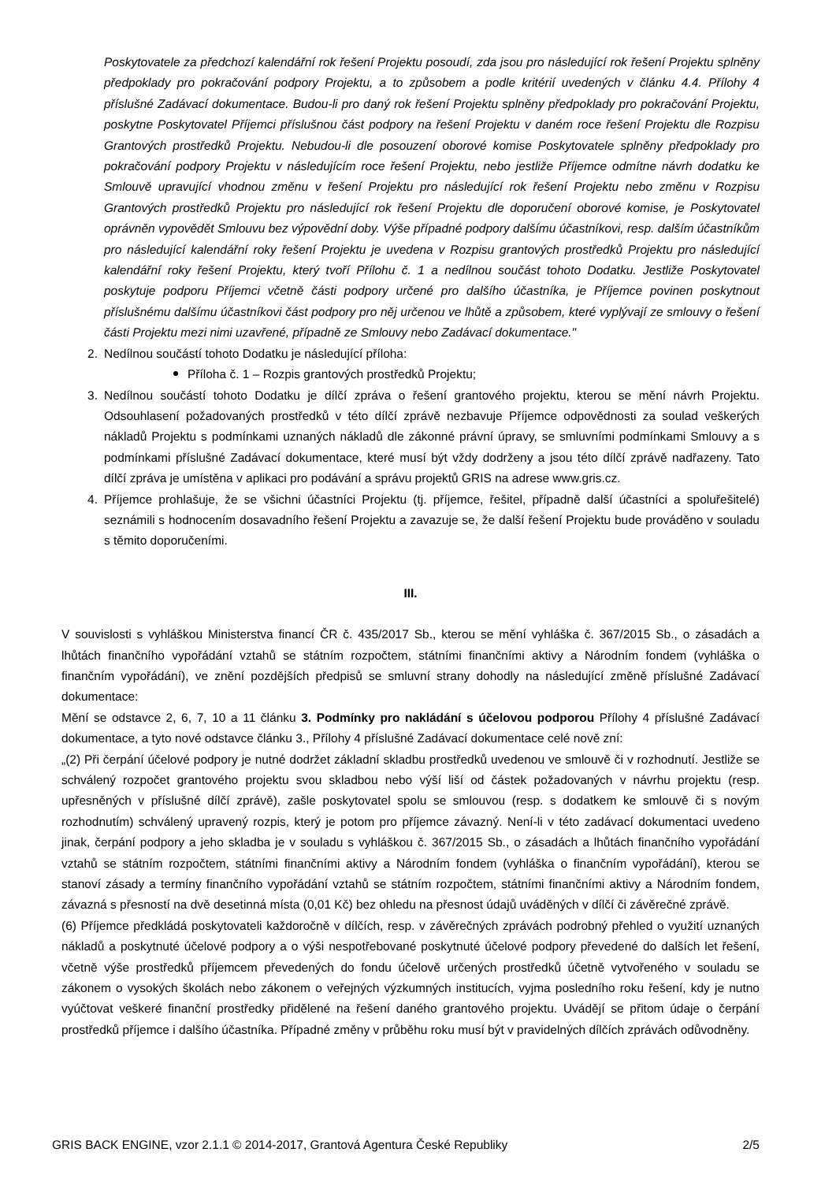Poskytovatele za předchozí kalendářní rok řešení Projektu posoudí, zda jsou pro následující rok řešení Projektu splněny předpoklady pro pokračování podpory Projektu, a to způsobem a podle kritérií uvedených v článku 4.4. Přílohy 4 příslušné Zadávací dokumentace. Budou-li pro daný rok řešení Projektu splněny předpoklady pro pokračování Projektu, poskytne Poskytovatel Příjemci příslušnou část podpory na řešení Projektu v daném roce řešení Projektu dle Rozpisu Grantových prostředků Projektu. Nebudou-li dle posouzení oborové komise Poskytovatele splněny předpoklady pro pokračování podpory Projektu v následujícím roce řešení Projektu, nebo jestliže Příjemce odmítne návrh dodatku ke Smlouvě upravující vhodnou změnu v řešení Projektu pro následující rok řešení Projektu nebo změnu v Rozpisu Grantových prostředků Projektu pro následující rok řešení Projektu dle doporučení oborové komise, je Poskytovatel oprávněn vypovědět Smlouvu bez výpovědní doby. Výše případné podpory dalšímu účastníkovi, resp. dalším účastníkům pro následující kalendářní roky řešení Projektu je uvedena v Rozpisu grantových prostředků Projektu pro následující kalendářní roky řešení Projektu, který tvoří Přílohu č. 1 a nedílnou součást tohoto Dodatku. Jestliže Poskytovatel poskytuje podporu Příjemci včetně části podpory určené pro dalšího účastníka, je Příjemce povinen poskytnout příslušnému dalšímu účastníkovi část podpory pro něj určenou ve lhůtě a způsobem, které vyplývají ze smlouvy o řešení části Projektu mezi nimi uzavřené, případně ze Smlouvy nebo Zadávací dokumentace."
2. Nedílnou součástí tohoto Dodatku je následující příloha:
Příloha č. 1 – Rozpis grantových prostředků Projektu;
3. Nedílnou součástí tohoto Dodatku je dílčí zpráva o řešení grantového projektu, kterou se mění návrh Projektu. Odsouhlasení požadovaných prostředků v této dílčí zprávě nezbavuje Příjemce odpovědnosti za soulad veškerých nákladů Projektu s podmínkami uznaných nákladů dle zákonné právní úpravy, se smluvními podmínkami Smlouvy a s podmínkami příslušné Zadávací dokumentace, které musí být vždy dodrženy a jsou této dílčí zprávě nadřazeny. Tato dílčí zpráva je umístěna v aplikaci pro podávání a správu projektů GRIS na adrese www.gris.cz.
4. Příjemce prohlašuje, že se všichni účastníci Projektu (tj. příjemce, řešitel, případně další účastníci a spoluřešitelé) seznámili s hodnocením dosavadního řešení Projektu a zavazuje se, že další řešení Projektu bude prováděno v souladu s těmito doporučeními.
III.
V souvislosti s vyhláškou Ministerstva financí ČR č. 435/2017 Sb., kterou se mění vyhláška č. 367/2015 Sb., o zásadách a lhůtách finančního vypořádání vztahů se státním rozpočtem, státními finančními aktivy a Národním fondem (vyhláška o finančním vypořádání), ve znění pozdějších předpisů se smluvní strany dohodly na následující změně příslušné Zadávací dokumentace:
Mění se odstavce 2, 6, 7, 10 a 11 článku 3. Podmínky pro nakládání s účelovou podporou Přílohy 4 příslušné Zadávací dokumentace, a tyto nové odstavce článku 3., Přílohy 4 příslušné Zadávací dokumentace celé nově zní:
„(2) Při čerpání účelové podpory je nutné dodržet základní skladbu prostředků uvedenou ve smlouvě či v rozhodnutí. Jestliže se schválený rozpočet grantového projektu svou skladbou nebo výší liší od částek požadovaných v návrhu projektu (resp. upřesněných v příslušné dílčí zprávě), zašle poskytovatel spolu se smlouvou (resp. s dodatkem ke smlouvě či s novým rozhodnutím) schválený upravený rozpis, který je potom pro příjemce závazný. Není-li v této zadávací dokumentaci uvedeno jinak, čerpání podpory a jeho skladba je v souladu s vyhláškou č. 367/2015 Sb., o zásadách a lhůtách finančního vypořádání vztahů se státním rozpočtem, státními finančními aktivy a Národním fondem (vyhláška o finančním vypořádání), kterou se stanoví zásady a termíny finančního vypořádání vztahů se státním rozpočtem, státními finančními aktivy a Národním fondem, závazná s přesností na dvě desetinná místa (0,01 Kč) bez ohledu na přesnost údajů uváděných v dílčí či závěrečné zprávě.
(6) Příjemce předkládá poskytovateli každoročně v dílčích, resp. v závěrečných zprávách podrobný přehled o využití uznaných nákladů a poskytnuté účelové podpory a o výši nespotřebované poskytnuté účelové podpory převedené do dalších let řešení, včetně výše prostředků příjemcem převedených do fondu účelově určených prostředků účetně vytvořeného v souladu se zákonem o vysokých školách nebo zákonem o veřejných výzkumných institucích, vyjma posledního roku řešení, kdy je nutno vyúčtovat veškeré finanční prostředky přidělené na řešení daného grantového projektu. Uvádějí se přitom údaje o čerpání prostředků příjemce i dalšího účastníka. Případné změny v průběhu roku musí být v pravidelných dílčích zprávách odůvodněny.
GRIS BACK ENGINE, vzor 2.1.1 © 2014-2017, Grantová Agentura České Republiky 2/5